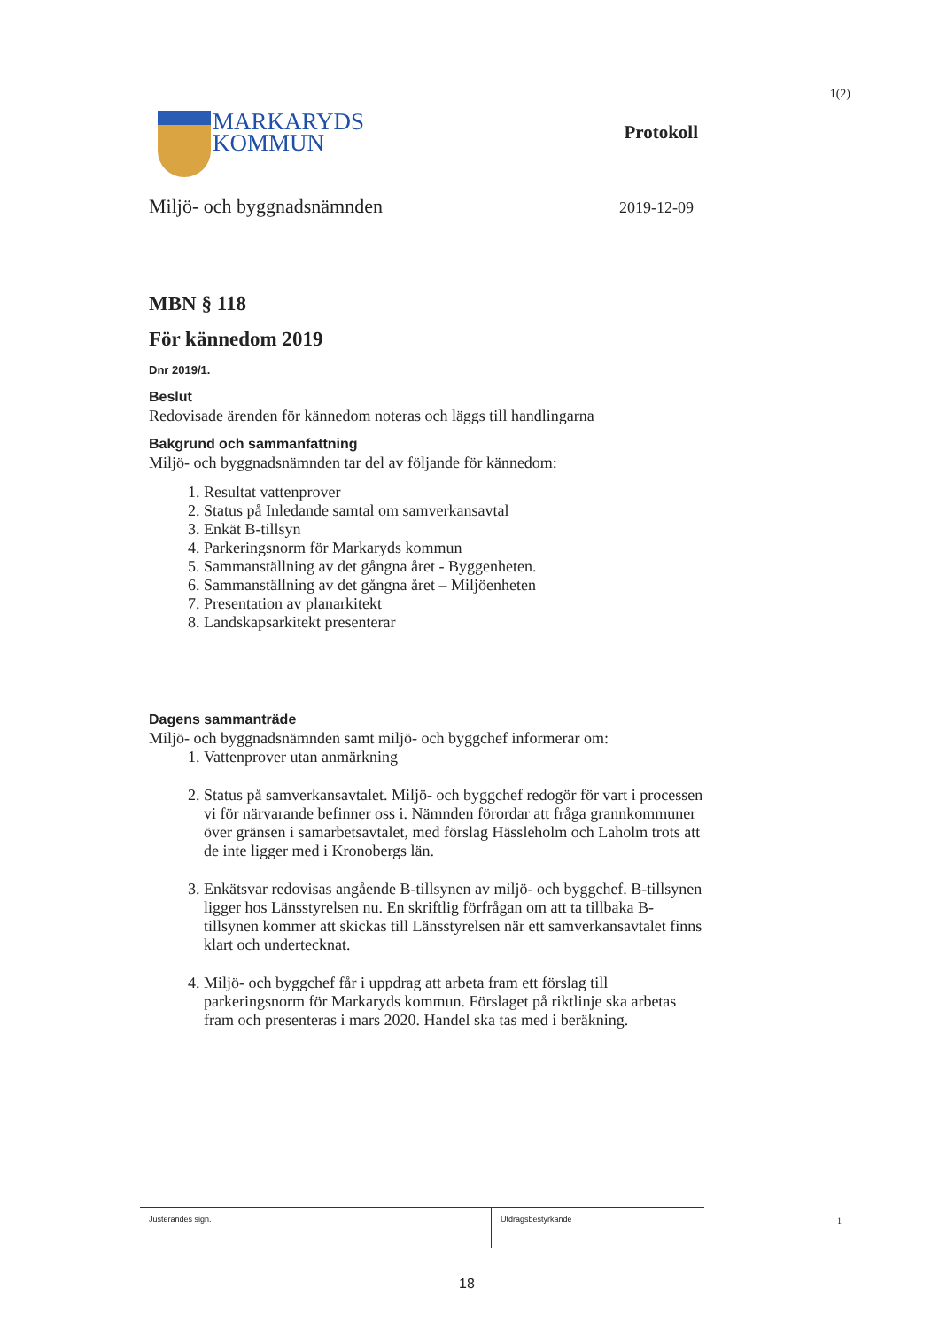1(2)
MARKARYDS
KOMMUN
Protokoll
Miljö- och byggnadsnämnden 2019-12-09
MBN § 118
För kännedom 2019
Dnr 2019/1.
Beslut
Redovisade ärenden för kännedom noteras och läggs till handlingarna
Bakgrund och sammanfattning
Miljö- och byggnadsnämnden tar del av följande för kännedom:
1. Resultat vattenprover
2. Status på Inledande samtal om samverkansavtal
3. Enkät B-tillsyn
4. Parkeringsnorm för Markaryds kommun
5. Sammanställning av det gångna året - Byggenheten.
6. Sammanställning av det gångna året – Miljöenheten
7. Presentation av planarkitekt
8. Landskapsarkitekt presenterar
Dagens sammanträde
Miljö- och byggnadsnämnden samt miljö- och byggchef informerar om:
1. Vattenprover utan anmärkning
2. Status på samverkansavtalet. Miljö- och byggchef redogör för vart i processen vi för närvarande befinner oss i. Nämnden förordar att fråga grannkommuner över gränsen i samarbetsavtalet, med förslag Hässleholm och Laholm trots att de inte ligger med i Kronobergs län.
3. Enkätsvar redovisas angående B-tillsynen av miljö- och byggchef. B-tillsynen ligger hos Länsstyrelsen nu. En skriftlig förfrågan om att ta tillbaka B-tillsynen kommer att skickas till Länsstyrelsen när ett samverkansavtalet finns klart och undertecknat.
4. Miljö- och byggchef får i uppdrag att arbeta fram ett förslag till parkeringsnorm för Markaryds kommun. Förslaget på riktlinje ska arbetas fram och presenteras i mars 2020. Handel ska tas med i beräkning.
Justerandes sign.
Utdragsbestyrkande
1
18